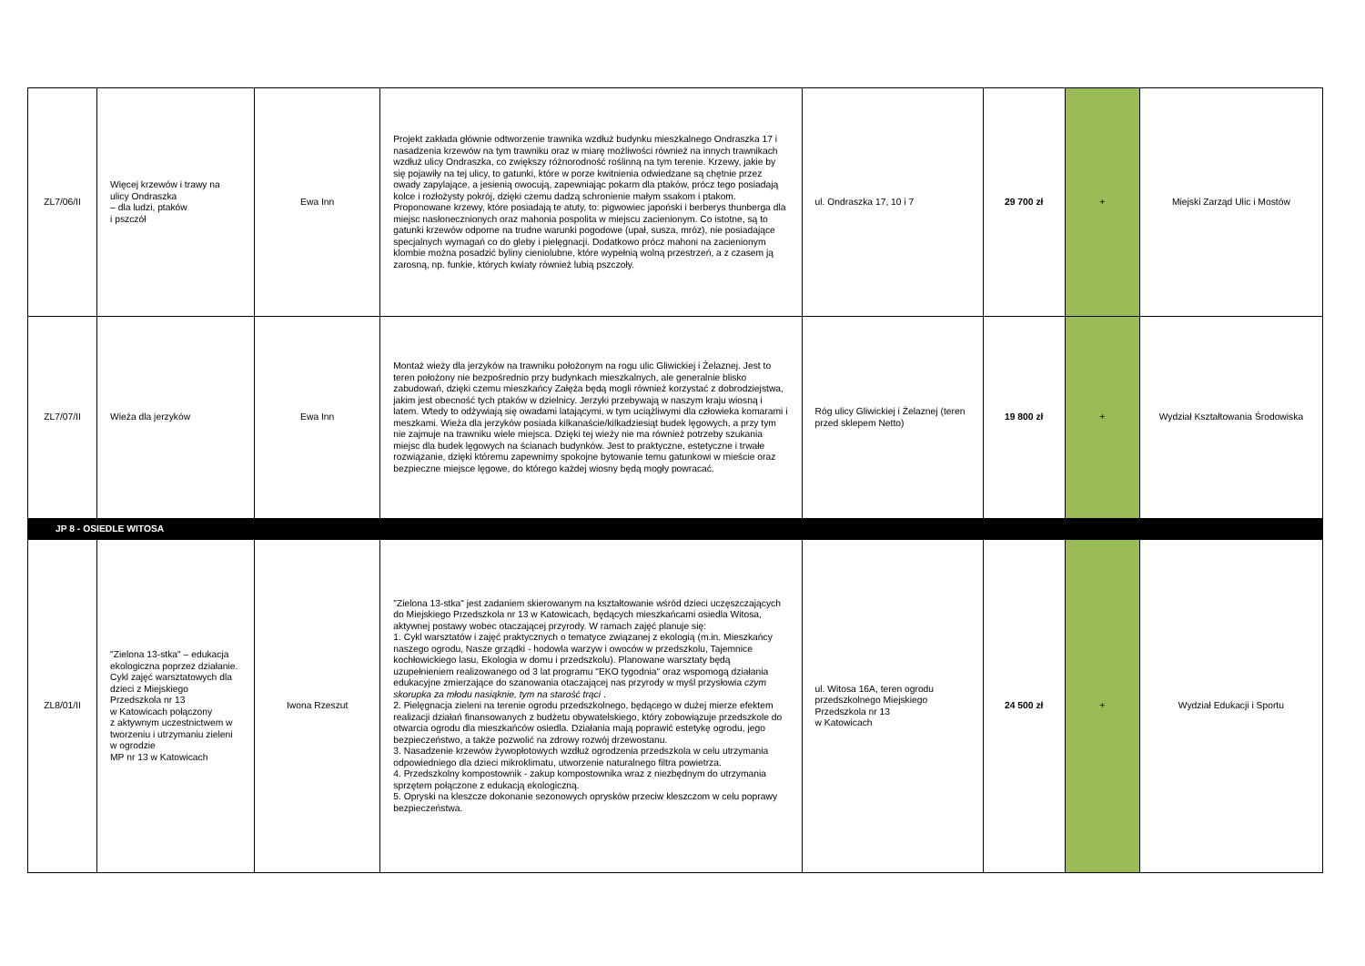| ZL7/06/II | Więcej krzewów i trawy na ulicy Ondraszka – dla ludzi, ptaków i pszczół | Ewa Inn | Projekt zakłada głównie odtworzenie trawnika wzdłuż budynku mieszkalnego Ondraszka 17 i nasadzenia krzewów na tym trawniku oraz w miarę możliwości również na innych trawnikach wzdłuż ulicy Ondraszka, co zwiększy różnorodność roślinną na tym terenie. Krzewy, jakie by się pojawiły na tej ulicy, to gatunki, które w porze kwitnienia odwiedzane są chętnie przez owady zapylające, a jesienią owocują, zapewniając pokarm dla ptaków, prócz tego posiadają kolce i rozłożysty pokrój, dzięki czemu dadzą schronienie małym ssakom i ptakom. Proponowane krzewy, które posiadają te atuty, to: pigwowiec japoński i berberys thunberga dla miejsc nasłonecznionych oraz mahonia pospolita w miejscu zacienionym. Co istotne, są to gatunki krzewów odporne na trudne warunki pogodowe (upał, susza, mróz), nie posiadające specjalnych wymagań co do gleby i pielęgnacji. Dodatkowo prócz mahoni na zacienionym klombie można posadzić byliny cieniolubne, które wypełnią wolną przestrzeń, a z czasem ją zarosną, np. funkie, których kwiaty również lubią pszczoły. | ul. Ondraszka 17, 10 i 7 | 29 700 zł | + | Miejski Zarząd Ulic i Mostów |
| ZL7/07/II | Wieża dla jerzyków | Ewa Inn | Montaż wieży dla jerzyków na trawniku położonym na rogu ulic Gliwickiej i Żelaznej. Jest to teren położony nie bezpośrednio przy budynkach mieszkalnych, ale generalnie blisko zabudowań, dzięki czemu mieszkańcy Załęża będą mogli również korzystać z dobrodziejstwa, jakim jest obecność tych ptaków w dzielnicy. Jerzyki przebywają w naszym kraju wiosną i latem. Wtedy to odżywiają się owadami latającymi, w tym uciążliwymi dla człowieka komarami i meszkami. Wieża dla jerzyków posiada kilkanaście/kilkadziesiąt budek lęgowych, a przy tym nie zajmuje na trawniku wiele miejsca. Dzięki tej wieży nie ma również potrzeby szukania miejsc dla budek lęgowych na ścianach budynków. Jest to praktyczne, estetyczne i trwałe rozwiązanie, dzięki któremu zapewnimy spokojne bytowanie temu gatunkowi w mieście oraz bezpieczne miejsce lęgowe, do którego każdej wiosny będą mogły powracać. | Róg ulicy Gliwickiej i Żelaznej (teren przed sklepem Netto) | 19 800 zł | + | Wydział Kształtowania Środowiska |
| JP 8 - OSIEDLE WITOSA | | | | | | | |
| ZL8/01/II | "Zielona 13-stka" – edukacja ekologiczna poprzez działanie. Cykl zajęć warsztatowych dla dzieci z Miejskiego Przedszkola nr 13 w Katowicach połączony z aktywnym uczestnictwem w tworzeniu i utrzymaniu zieleni w ogrodzie MP nr 13 w Katowicach | Iwona Rzeszut | "Zielona 13-stka" jest zadaniem skierowanym na kształtowanie wśród dzieci uczęszczających do Miejskiego Przedszkola nr 13 w Katowicach, będących mieszkańcami osiedla Witosa, aktywnej postawy wobec otaczającej przyrody. W ramach zajęć planuje się: 1. Cykl warsztatów i zajęć praktycznych o tematyce związanej z ekologią (m.in. Mieszkańcy naszego ogrodu, Nasze grządki - hodowla warzyw i owoców w przedszkolu, Tajemnice kochłowickiego lasu, Ekologia w domu i przedszkolu). Planowane warsztaty będą uzupełnieniem realizowanego od 3 lat programu "EKO tygodnia" oraz wspomogą działania edukacyjne zmierzające do szanowania otaczającej nas przyrody w myśl przysłowia czym skorupka za młodu nasiąknie, tym na starość trąci . 2. Pielęgnacja zieleni na terenie ogrodu przedszkolnego, będącego w dużej mierze efektem realizacji działań finansowanych z budżetu obywatelskiego, który zobowiązuje przedszkole do otwarcia ogrodu dla mieszkańców osiedla. Działania mają poprawić estetykę ogrodu, jego bezpieczeństwo, a także pozwolić na zdrowy rozwój drzewostanu. 3. Nasadzenie krzewów żywopłotowych wzdłuż ogrodzenia przedszkola w celu utrzymania odpowiedniego dla dzieci mikroklimatu, utworzenie naturalnego filtra powietrza. 4. Przedszkolny kompostownik - zakup kompostownika wraz z niezbędnym do utrzymania sprzętem połączone z edukacją ekologiczną. 5. Opryski na kleszcze dokonanie sezonowych oprysków przeciw kleszczom w celu poprawy bezpieczeństwa. | ul. Witosa 16A, teren ogrodu przedszkolnego Miejskiego Przedszkola nr 13 w Katowicach | 24 500 zł | + | Wydział Edukacji i Sportu |